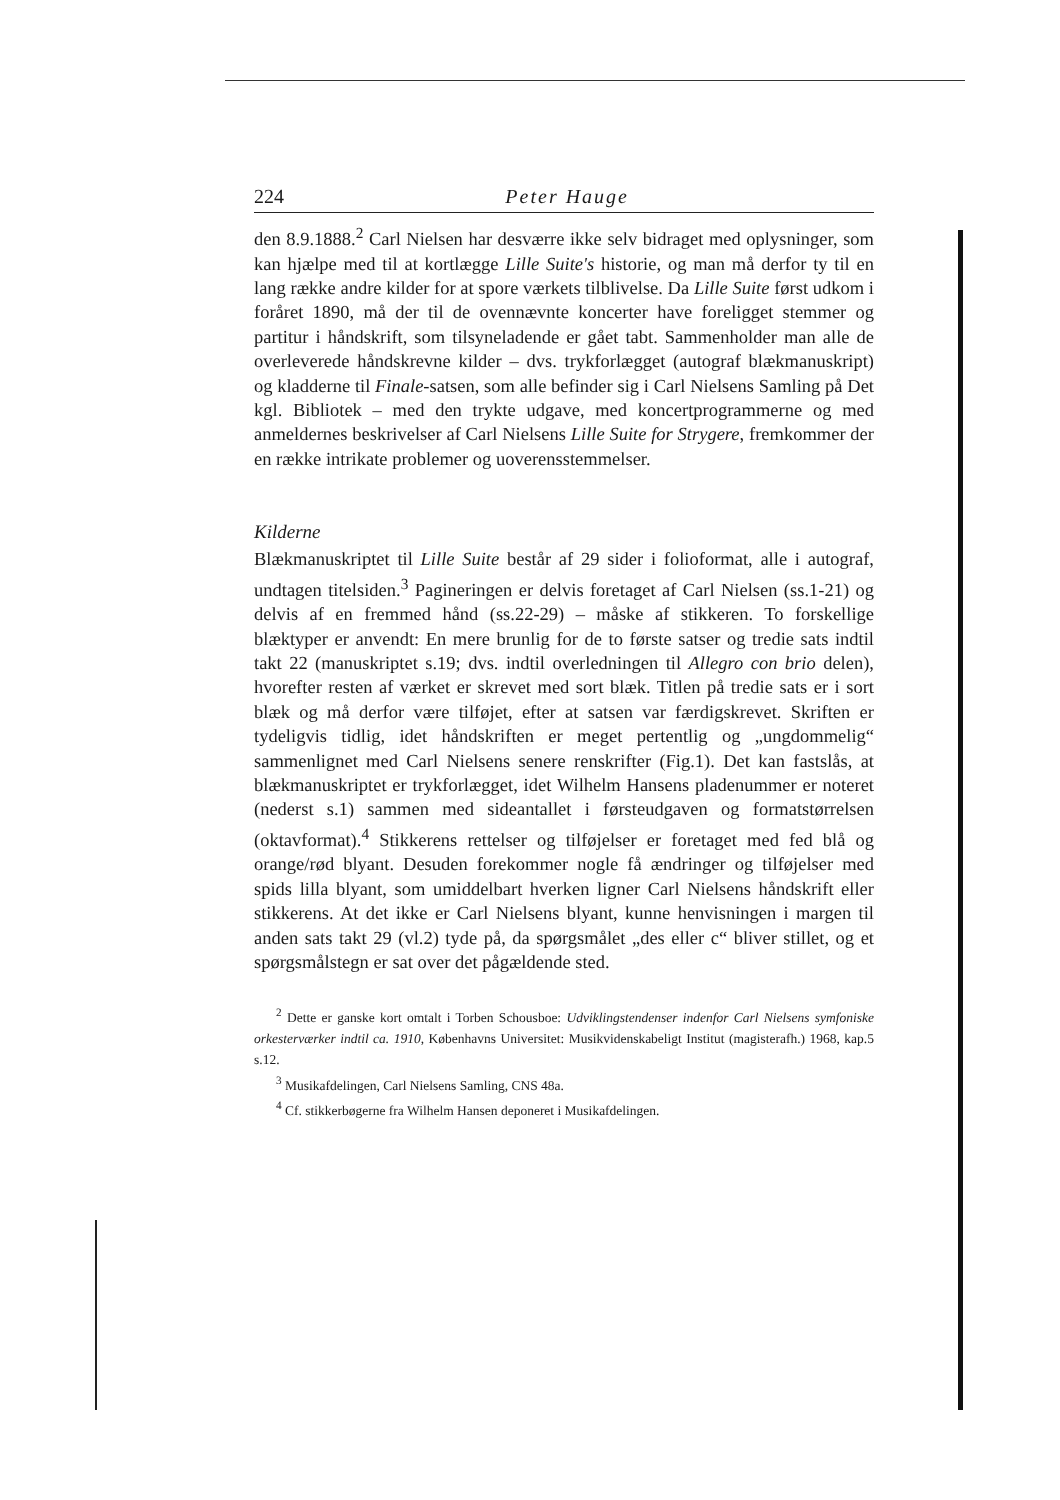224 Peter Hauge
den 8.9.1888.<sup>2</sup> Carl Nielsen har desværre ikke selv bidraget med oplysninger, som kan hjælpe med til at kortlægge Lille Suite's historie, og man må derfor ty til en lang række andre kilder for at spore værkets tilblivelse. Da Lille Suite først udkom i foråret 1890, må der til de ovennævnte koncerter have foreligget stemmer og partitur i håndskrift, som tilsyneladende er gået tabt. Sammenholder man alle de overleverede håndskrevne kilder – dvs. trykforlægget (autograf blækmanuskript) og kladderne til Finale-satsen, som alle befinder sig i Carl Nielsens Samling på Det kgl. Bibliotek – med den trykte udgave, med koncertprogrammerne og med anmeldernes beskrivelser af Carl Nielsens Lille Suite for Strygere, fremkommer der en række intrikate problemer og uoverensstemmelser.
Kilderne
Blækmanuskriptet til Lille Suite består af 29 sider i folioformat, alle i autograf, undtagen titelsiden.<sup>3</sup> Pagineringen er delvis foretaget af Carl Nielsen (ss.1-21) og delvis af en fremmed hånd (ss.22-29) – måske af stikkeren. To forskellige blæktyper er anvendt: En mere brunlig for de to første satser og tredie sats indtil takt 22 (manuskriptet s.19; dvs. indtil overledningen til Allegro con brio delen), hvorefter resten af værket er skrevet med sort blæk. Titlen på tredie sats er i sort blæk og må derfor være tilføjet, efter at satsen var færdigskrevet. Skriften er tydeligvis tidlig, idet håndskriften er meget pertentlig og „ungdommelig“ sammenlignet med Carl Nielsens senere renskrifter (Fig.1). Det kan fastslås, at blækmanuskriptet er trykforlægget, idet Wilhelm Hansens pladenummer er noteret (nederst s.1) sammen med sideantallet i førsteudgaven og formatstørrelsen (oktavformat).<sup>4</sup> Stikkerens rettelser og tilføjelser er foretaget med fed blå og orange/rød blyant. Desuden forekommer nogle få ændringer og tilføjelser med spids lilla blyant, som umiddelbart hverken ligner Carl Nielsens håndskrift eller stikkerens. At det ikke er Carl Nielsens blyant, kunne henvisningen i margen til anden sats takt 29 (vl.2) tyde på, da spørgsmålet „des eller c“ bliver stillet, og et spørgsmålstegn er sat over det pågældende sted.
<sup>2</sup> Dette er ganske kort omtalt i Torben Schousboe: Udviklingstendenser indenfor Carl Nielsens symfoniske orkesterværker indtil ca. 1910, Københavns Universitet: Musikvidenskabeligt Institut (magisterafh.) 1968, kap.5 s.12.
<sup>3</sup> Musikafdelingen, Carl Nielsens Samling, CNS 48a.
<sup>4</sup> Cf. stikkerbøgerne fra Wilhelm Hansen deponeret i Musikafdelingen.